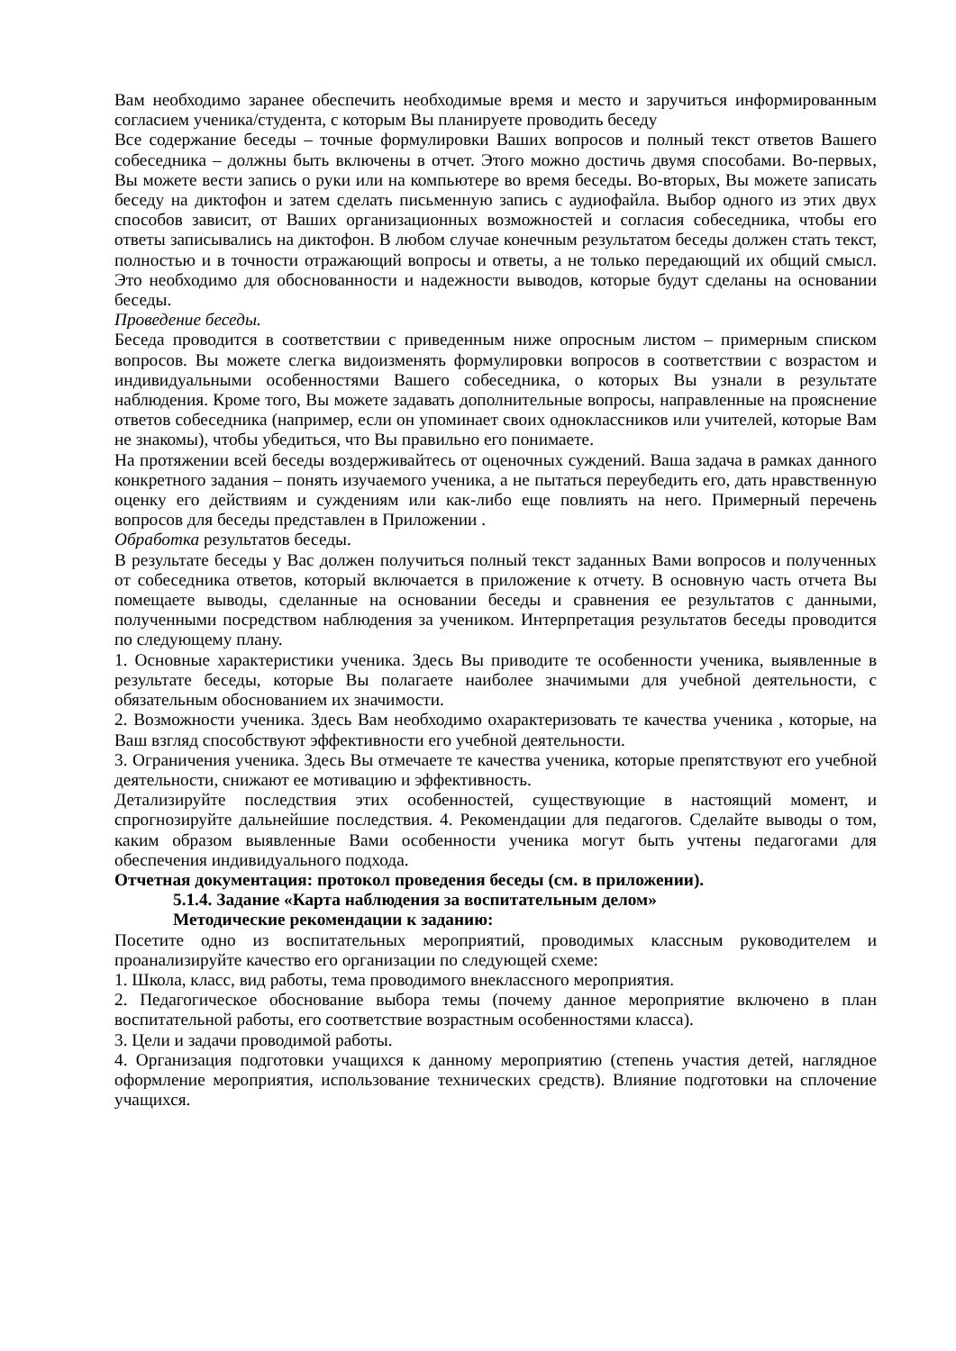Вам необходимо заранее обеспечить необходимые время и место и заручиться информированным согласием ученика/студента, с которым Вы планируете проводить беседу
Все содержание беседы – точные формулировки Ваших вопросов и полный текст ответов Вашего собеседника – должны быть включены в отчет. Этого можно достичь двумя способами. Во-первых, Вы можете вести запись о руки или на компьютере во время беседы. Во-вторых, Вы можете записать беседу на диктофон и затем сделать письменную запись с аудиофайла. Выбор одного из этих двух способов зависит, от Ваших организационных возможностей и согласия собеседника, чтобы его ответы записывались на диктофон. В любом случае конечным результатом беседы должен стать текст, полностью и в точности отражающий вопросы и ответы, а не только передающий их общий смысл. Это необходимо для обоснованности и надежности выводов, которые будут сделаны на основании беседы.
Проведение беседы.
Беседа проводится в соответствии с приведенным ниже опросным листом – примерным списком вопросов. Вы можете слегка видоизменять формулировки вопросов в соответствии с возрастом и индивидуальными особенностями Вашего собеседника, о которых Вы узнали в результате наблюдения. Кроме того, Вы можете задавать дополнительные вопросы, направленные на прояснение ответов собеседника (например, если он упоминает своих одноклассников или учителей, которые Вам не знакомы), чтобы убедиться, что Вы правильно его понимаете.
На протяжении всей беседы воздерживайтесь от оценочных суждений. Ваша задача в рамках данного конкретного задания – понять изучаемого ученика, а не пытаться переубедить его, дать нравственную оценку его действиям и суждениям или как-либо еще повлиять на него. Примерный перечень вопросов для беседы представлен в Приложении .
Обработка результатов беседы.
В результате беседы у Вас должен получиться полный текст заданных Вами вопросов и полученных от собеседника ответов, который включается в приложение к отчету. В основную часть отчета Вы помещаете выводы, сделанные на основании беседы и сравнения ее результатов с данными, полученными посредством наблюдения за учеником. Интерпретация результатов беседы проводится по следующему плану.
1. Основные характеристики ученика. Здесь Вы приводите те особенности ученика, выявленные в результате беседы, которые Вы полагаете наиболее значимыми для учебной деятельности, с обязательным обоснованием их значимости.
2. Возможности ученика. Здесь Вам необходимо охарактеризовать те качества ученика , которые, на Ваш взгляд способствуют эффективности его учебной деятельности.
3. Ограничения ученика. Здесь Вы отмечаете те качества ученика, которые препятствуют его учебной деятельности, снижают ее мотивацию и эффективность.
Детализируйте последствия этих особенностей, существующие в настоящий момент, и спрогнозируйте дальнейшие последствия. 4. Рекомендации для педагогов. Сделайте выводы о том, каким образом выявленные Вами особенности ученика могут быть учтены педагогами для обеспечения индивидуального подхода.
Отчетная документация: протокол проведения беседы (см. в приложении).
5.1.4. Задание «Карта наблюдения за воспитательным делом»
Методические рекомендации к заданию:
Посетите одно из воспитательных мероприятий, проводимых классным руководителем и проанализируйте качество его организации по следующей схеме:
1. Школа, класс, вид работы, тема проводимого внеклассного мероприятия.
2. Педагогическое обоснование выбора темы (почему данное мероприятие включено в план воспитательной работы, его соответствие возрастным особенностями класса).
3. Цели и задачи проводимой работы.
4. Организация подготовки учащихся к данному мероприятию (степень участия детей, наглядное оформление мероприятия, использование технических средств). Влияние подготовки на сплочение учащихся.